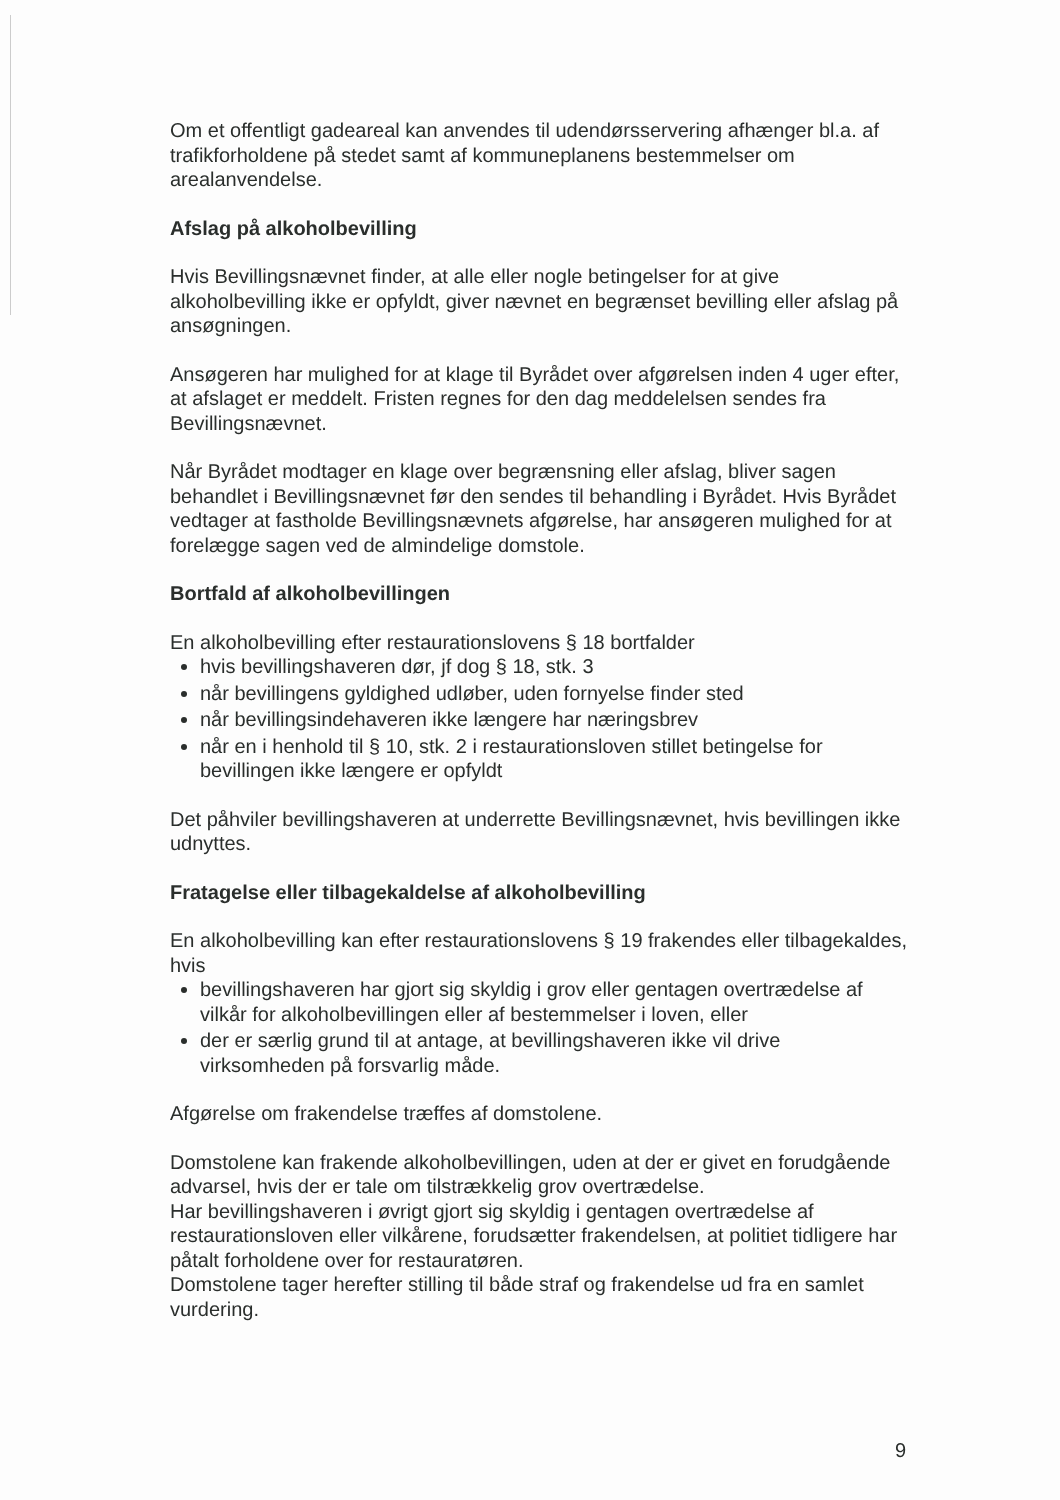Om et offentligt gadeareal kan anvendes til udendørsservering afhænger bl.a. af trafikforholdene på stedet samt af kommuneplanens bestemmelser om arealanvendelse.
Afslag på alkoholbevilling
Hvis Bevillingsnævnet finder, at alle eller nogle betingelser for at give alkoholbevilling ikke er opfyldt, giver nævnet en begrænset bevilling eller afslag på ansøgningen.
Ansøgeren har mulighed for at klage til Byrådet over afgørelsen inden 4 uger efter, at afslaget er meddelt. Fristen regnes for den dag meddelelsen sendes fra Bevillingsnævnet.
Når Byrådet modtager en klage over begrænsning eller afslag, bliver sagen behandlet i Bevillingsnævnet før den sendes til behandling i Byrådet. Hvis Byrådet vedtager at fastholde Bevillingsnævnets afgørelse, har ansøgeren mulighed for at forelægge sagen ved de almindelige domstole.
Bortfald af alkoholbevillingen
En alkoholbevilling efter restaurationslovens § 18 bortfalder
hvis bevillingshaveren dør, jf dog § 18, stk. 3
når bevillingens gyldighed udløber, uden fornyelse finder sted
når bevillingsindehaveren ikke længere har næringsbrev
når en i henhold til § 10, stk. 2 i restaurationsloven stillet betingelse for bevillingen ikke længere er opfyldt
Det påhviler bevillingshaveren at underrette Bevillingsnævnet, hvis bevillingen ikke udnyttes.
Fratagelse eller tilbagekaldelse af alkoholbevilling
En alkoholbevilling kan efter restaurationslovens § 19 frakendes eller tilbagekaldes, hvis
bevillingshaveren har gjort sig skyldig i grov eller gentagen overtrædelse af vilkår for alkoholbevillingen eller af bestemmelser i loven, eller
der er særlig grund til at antage, at bevillingshaveren ikke vil drive virksomheden på forsvarlig måde.
Afgørelse om frakendelse træffes af domstolene.
Domstolene kan frakende alkoholbevillingen, uden at der er givet en forudgående advarsel, hvis der er tale om tilstrækkelig grov overtrædelse.
Har bevillingshaveren i øvrigt gjort sig skyldig i gentagen overtrædelse af restaurationsloven eller vilkårene, forudsætter frakendelsen, at politiet tidligere har påtalt forholdene over for restauratøren.
Domstolene tager herefter stilling til både straf og frakendelse ud fra en samlet vurdering.
9